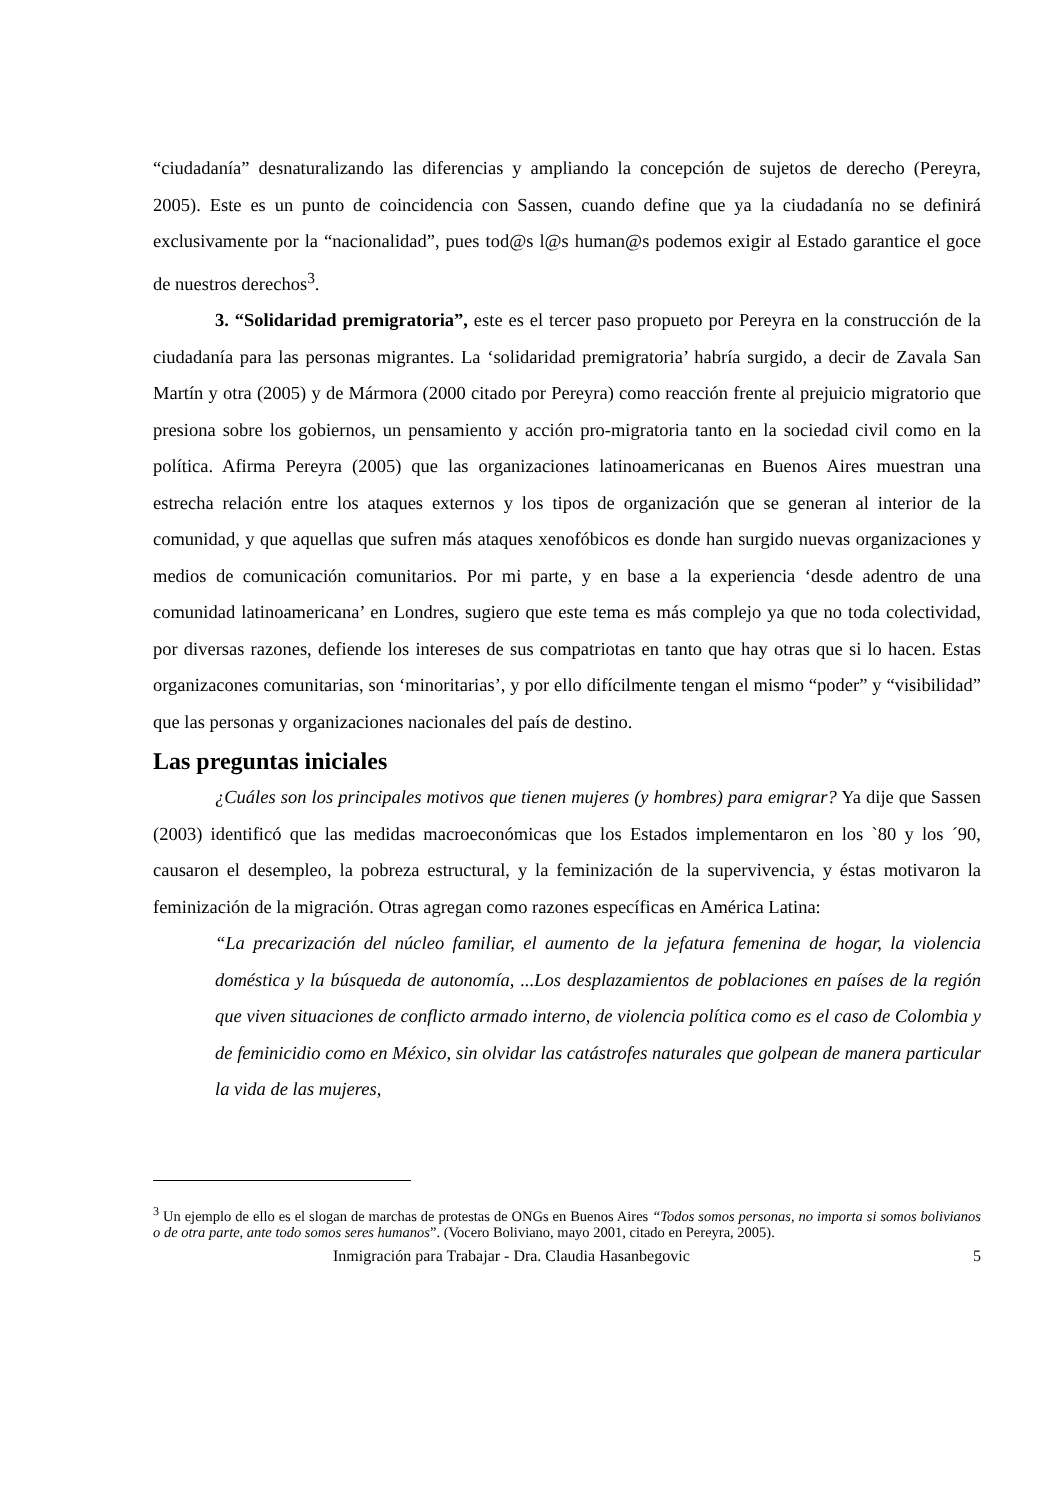“ciudadanía” desnaturalizando las diferencias y ampliando la concepción de sujetos de derecho (Pereyra, 2005). Este es un punto de coincidencia con Sassen, cuando define que ya la ciudadanía no se definirá exclusivamente por la “nacionalidad”, pues tod@s l@s human@s podemos exigir al Estado garantice el goce de nuestros derechos<sup>3</sup>.
3. “Solidaridad premigratoria”, este es el tercer paso propueto por Pereyra en la construcción de la ciudadanía para las personas migrantes. La ‘solidaridad premigratoria’ habría surgido, a decir de Zavala San Martín y otra (2005) y de Mármora (2000 citado por Pereyra) como reacción frente al prejuicio migratorio que presiona sobre los gobiernos, un pensamiento y acción pro-migratoria tanto en la sociedad civil como en la política. Afirma Pereyra (2005) que las organizaciones latinoamericanas en Buenos Aires muestran una estrecha relación entre los ataques externos y los tipos de organización que se generan al interior de la comunidad, y que aquellas que sufren más ataques xenofóbicos es donde han surgido nuevas organizaciones y medios de comunicación comunitarios. Por mi parte, y en base a la experiencia ‘desde adentro de una comunidad latinoamericana’ en Londres, sugiero que este tema es más complejo ya que no toda colectividad, por diversas razones, defiende los intereses de sus compatriotas en tanto que hay otras que si lo hacen. Estas organizacones comunitarias, son ‘minoritarias’, y por ello difícilmente tengan el mismo “poder” y “visibilidad” que las personas y organizaciones nacionales del país de destino.
Las preguntas iniciales
¿Cuáles son los principales motivos que tienen mujeres (y hombres) para emigrar? Ya dije que Sassen (2003) identificó que las medidas macroeconómicas que los Estados implementaron en los `80 y los ´90, causaron el desempleo, la pobreza estructural, y la feminización de la supervivencia, y éstas motivaron la feminización de la migración. Otras agregan como razones específicas en América Latina:
“La precarización del núcleo familiar, el aumento de la jefatura femenina de hogar, la violencia doméstica y la búsqueda de autonomía, ...Los desplazamientos de poblaciones en países de la región que viven situaciones de conflicto armado interno, de violencia política como es el caso de Colombia y de feminicidio como en México, sin olvidar las catástrofes naturales que golpean de manera particular la vida de las mujeres,
<sup>3</sup> Un ejemplo de ello es el slogan de marchas de protestas de ONGs en Buenos Aires “Todos somos personas, no importa si somos bolivianos o de otra parte, ante todo somos seres humanos”. (Vocero Boliviano, mayo 2001, citado en Pereyra, 2005).
Inmigración para Trabajar - Dra. Claudia Hasanbegovic 5